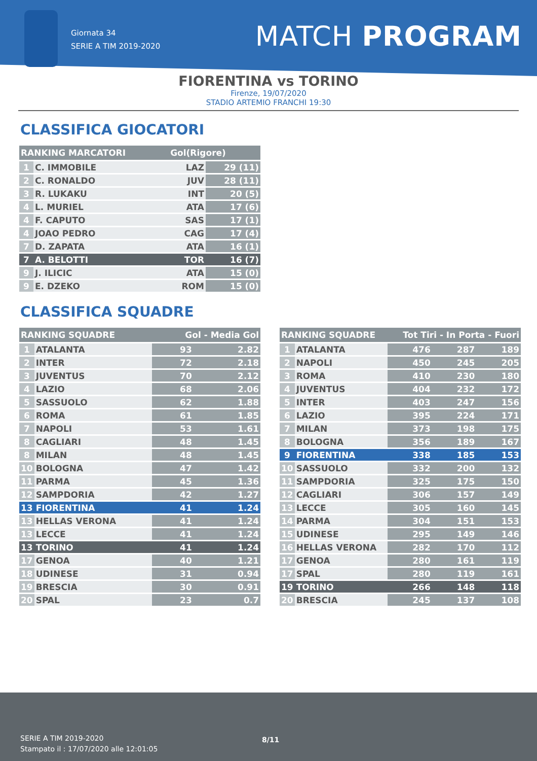Giornata 34
SERIE A TIM 2019-2020
MATCH PROGRAM
FIORENTINA vs TORINO
Firenze, 19/07/2020
STADIO ARTEMIO FRANCHI 19:30
CLASSIFICA GIOCATORI
| RANKING MARCATORI | | Gol(Rigore) | |
| --- | --- | --- | --- |
| 1 | C. IMMOBILE | LAZ | 29 (11) |
| 2 | C. RONALDO | JUV | 28 (11) |
| 3 | R. LUKAKU | INT | 20 (5) |
| 4 | L. MURIEL | ATA | 17 (6) |
| 4 | F. CAPUTO | SAS | 17 (1) |
| 4 | JOAO PEDRO | CAG | 17 (4) |
| 7 | D. ZAPATA | ATA | 16 (1) |
| 7 | A. BELOTTI | TOR | 16 (7) |
| 9 | J. ILICIC | ATA | 15 (0) |
| 9 | E. DZEKO | ROM | 15 (0) |
CLASSIFICA SQUADRE
| RANKING SQUADRE | | Gol - Media Gol | |
| --- | --- | --- | --- |
| 1 | ATALANTA | 93 | 2.82 |
| 2 | INTER | 72 | 2.18 |
| 3 | JUVENTUS | 70 | 2.12 |
| 4 | LAZIO | 68 | 2.06 |
| 5 | SASSUOLO | 62 | 1.88 |
| 6 | ROMA | 61 | 1.85 |
| 7 | NAPOLI | 53 | 1.61 |
| 8 | CAGLIARI | 48 | 1.45 |
| 8 | MILAN | 48 | 1.45 |
| 10 | BOLOGNA | 47 | 1.42 |
| 11 | PARMA | 45 | 1.36 |
| 12 | SAMPDORIA | 42 | 1.27 |
| 13 | FIORENTINA | 41 | 1.24 |
| 13 | HELLAS VERONA | 41 | 1.24 |
| 13 | LECCE | 41 | 1.24 |
| 13 | TORINO | 41 | 1.24 |
| 17 | GENOA | 40 | 1.21 |
| 18 | UDINESE | 31 | 0.94 |
| 19 | BRESCIA | 30 | 0.91 |
| 20 | SPAL | 23 | 0.7 |
| RANKING SQUADRE | | Tot Tiri - In Porta - Fuori | | |
| --- | --- | --- | --- | --- |
| 1 | ATALANTA | 476 | 287 | 189 |
| 2 | NAPOLI | 450 | 245 | 205 |
| 3 | ROMA | 410 | 230 | 180 |
| 4 | JUVENTUS | 404 | 232 | 172 |
| 5 | INTER | 403 | 247 | 156 |
| 6 | LAZIO | 395 | 224 | 171 |
| 7 | MILAN | 373 | 198 | 175 |
| 8 | BOLOGNA | 356 | 189 | 167 |
| 9 | FIORENTINA | 338 | 185 | 153 |
| 10 | SASSUOLO | 332 | 200 | 132 |
| 11 | SAMPDORIA | 325 | 175 | 150 |
| 12 | CAGLIARI | 306 | 157 | 149 |
| 13 | LECCE | 305 | 160 | 145 |
| 14 | PARMA | 304 | 151 | 153 |
| 15 | UDINESE | 295 | 149 | 146 |
| 16 | HELLAS VERONA | 282 | 170 | 112 |
| 17 | GENOA | 280 | 161 | 119 |
| 17 | SPAL | 280 | 119 | 161 |
| 19 | TORINO | 266 | 148 | 118 |
| 20 | BRESCIA | 245 | 137 | 108 |
SERIE A TIM 2019-2020
Stampato il : 17/07/2020 alle 12:01:05
8/11